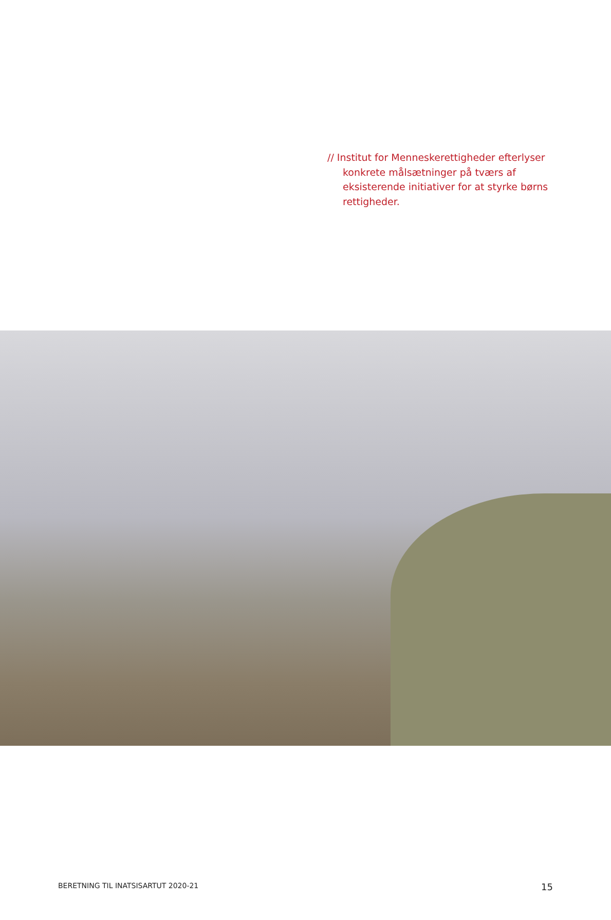// Institut for Menneskerettigheder efterlyser konkrete målsætninger på tværs af eksisterende initiativer for at styrke børns rettigheder.
BERETNING TIL INATSISARTUT 2020-21 15